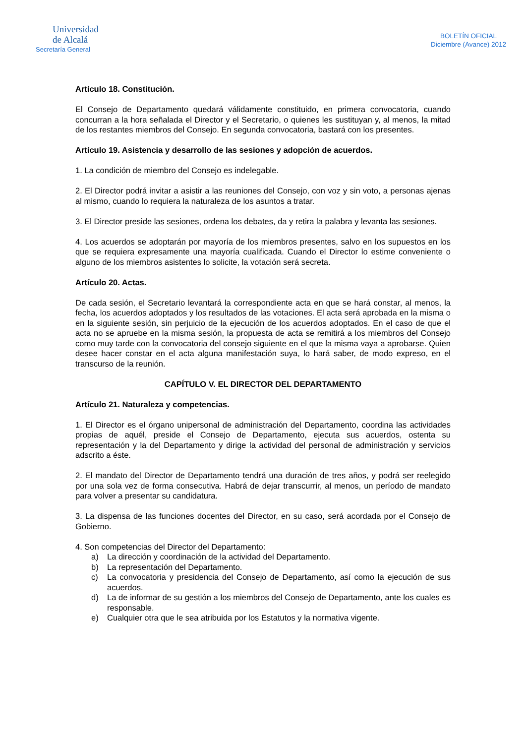Universidad
de Alcalá
Secretaría General
BOLETÍN OFICIAL
Diciembre (Avance) 2012
Artículo 18. Constitución.
El Consejo de Departamento quedará válidamente constituido, en primera convocatoria, cuando concurran a la hora señalada el Director y el Secretario, o quienes les sustituyan y, al menos, la mitad de los restantes miembros del Consejo. En segunda convocatoria, bastará con los presentes.
Artículo 19. Asistencia y desarrollo de las sesiones y adopción de acuerdos.
1. La condición de miembro del Consejo es indelegable.
2. El Director podrá invitar a asistir a las reuniones del Consejo, con voz y sin voto, a personas ajenas al mismo, cuando lo requiera la naturaleza de los asuntos a tratar.
3. El Director preside las sesiones, ordena los debates, da y retira la palabra y levanta las sesiones.
4. Los acuerdos se adoptarán por mayoría de los miembros presentes, salvo en los supuestos en los que se requiera expresamente una mayoría cualificada. Cuando el Director lo estime conveniente o alguno de los miembros asistentes lo solicite, la votación será secreta.
Artículo 20. Actas.
De cada sesión, el Secretario levantará la correspondiente acta en que se hará constar, al menos, la fecha, los acuerdos adoptados y los resultados de las votaciones. El acta será aprobada en la misma o en la siguiente sesión, sin perjuicio de la ejecución de los acuerdos adoptados. En el caso de que el acta no se apruebe en la misma sesión, la propuesta de acta se remitirá a los miembros del Consejo como muy tarde con la convocatoria del consejo siguiente en el que la misma vaya a aprobarse. Quien desee hacer constar en el acta alguna manifestación suya, lo hará saber, de modo expreso, en el transcurso de la reunión.
CAPÍTULO V. EL DIRECTOR DEL DEPARTAMENTO
Artículo 21. Naturaleza y competencias.
1. El Director es el órgano unipersonal de administración del Departamento, coordina las actividades propias de aquél, preside el Consejo de Departamento, ejecuta sus acuerdos, ostenta su representación y la del Departamento y dirige la actividad del personal de administración y servicios adscrito a éste.
2. El mandato del Director de Departamento tendrá una duración de tres años, y podrá ser reelegido por una sola vez de forma consecutiva. Habrá de dejar transcurrir, al menos, un período de mandato para volver a presentar su candidatura.
3. La dispensa de las funciones docentes del Director, en su caso, será acordada por el Consejo de Gobierno.
4. Son competencias del Director del Departamento:
a) La dirección y coordinación de la actividad del Departamento.
b) La representación del Departamento.
c) La convocatoria y presidencia del Consejo de Departamento, así como la ejecución de sus acuerdos.
d) La de informar de su gestión a los miembros del Consejo de Departamento, ante los cuales es responsable.
e) Cualquier otra que le sea atribuida por los Estatutos y la normativa vigente.